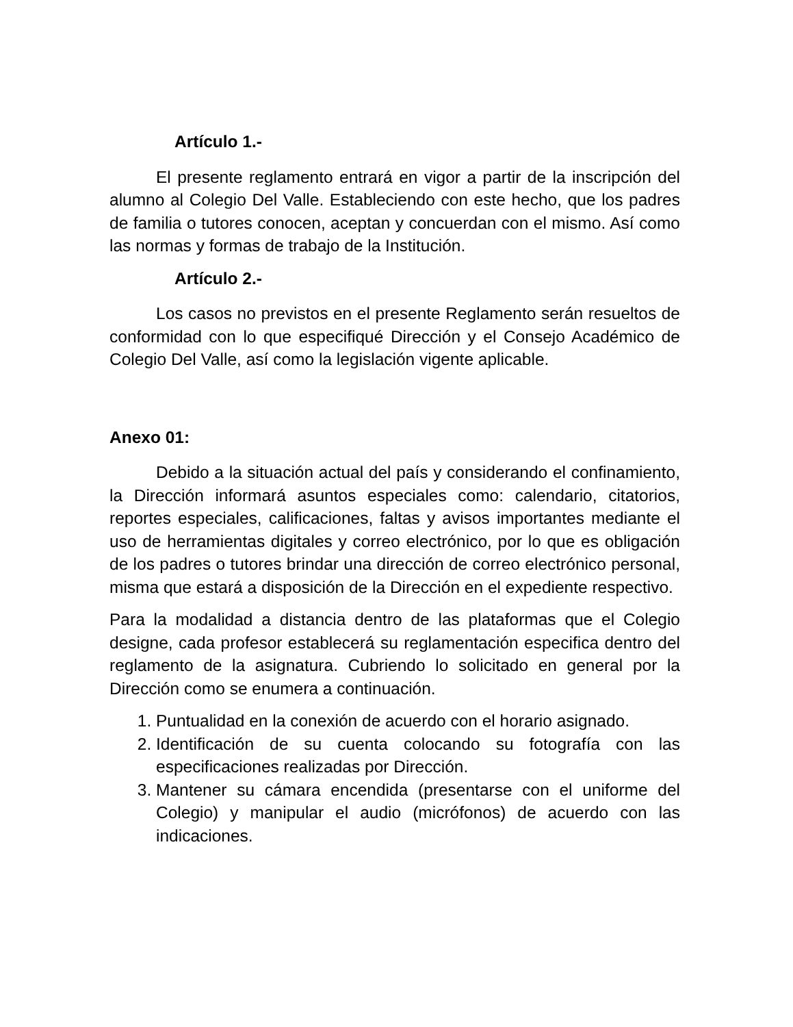Artículo 1.-
El presente reglamento entrará en vigor a partir de la inscripción del alumno al Colegio Del Valle. Estableciendo con este hecho, que los padres de familia o tutores conocen, aceptan y concuerdan con el mismo. Así como las normas y formas de trabajo de la Institución.
Artículo 2.-
Los casos no previstos en el presente Reglamento serán resueltos de conformidad con lo que especifiqué Dirección y el Consejo Académico de Colegio Del Valle, así como la legislación vigente aplicable.
Anexo 01:
Debido a la situación actual del país y considerando el confinamiento, la Dirección informará asuntos especiales como: calendario, citatorios, reportes especiales, calificaciones, faltas y avisos importantes mediante el uso de herramientas digitales y correo electrónico, por lo que es obligación de los padres o tutores brindar una dirección de correo electrónico personal, misma que estará a disposición de la Dirección en el expediente respectivo.
Para la modalidad a distancia dentro de las plataformas que el Colegio designe, cada profesor establecerá su reglamentación especifica dentro del reglamento de la asignatura. Cubriendo lo solicitado en general por la Dirección como se enumera a continuación.
1. Puntualidad en la conexión de acuerdo con el horario asignado.
2. Identificación de su cuenta colocando su fotografía con las especificaciones realizadas por Dirección.
3. Mantener su cámara encendida (presentarse con el uniforme del Colegio) y manipular el audio (micrófonos) de acuerdo con las indicaciones.